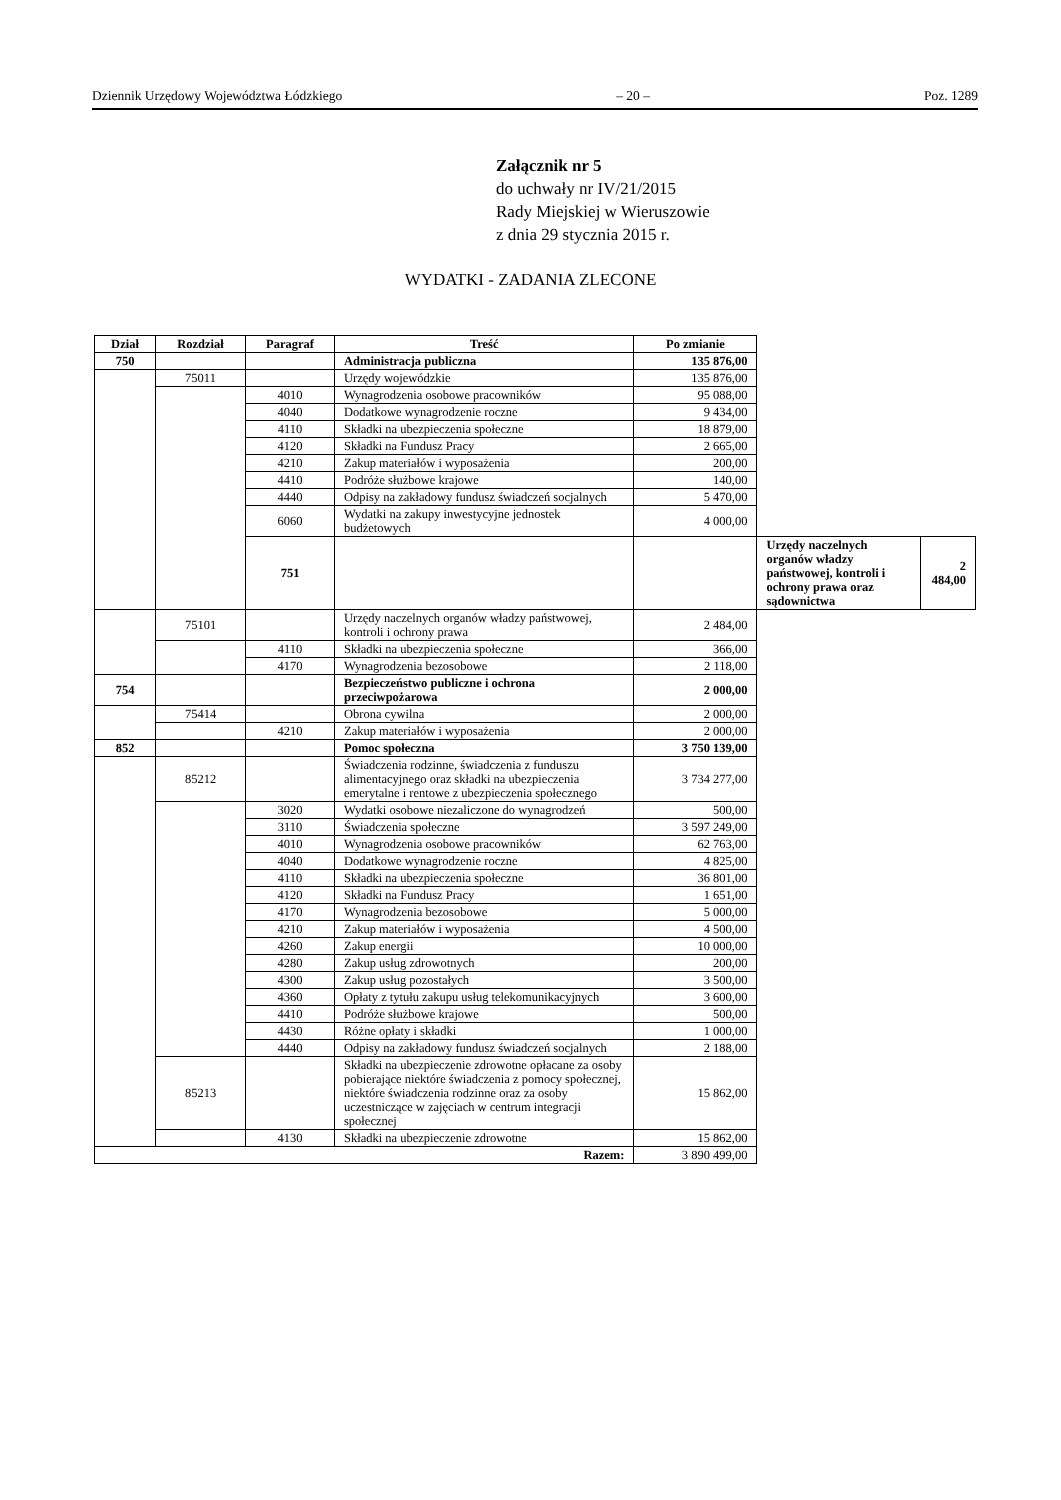Dziennik Urzędowy Województwa Łódzkiego – 20 – Poz. 1289
Załącznik nr 5
do uchwały nr IV/21/2015
Rady Miejskiej w Wieruszowie
z dnia 29 stycznia 2015 r.
WYDATKI - ZADANIA ZLECONE
| Dział | Rozdział | Paragraf | Treść | Po zmianie | | |
| --- | --- | --- | --- | --- | --- | --- |
| 750 | | | Administracja publiczna | 135 876,00 | | |
| | 75011 | | Urzędy wojewódzkie | 135 876,00 | | |
| | | 4010 | Wynagrodzenia osobowe pracowników | 95 088,00 | | |
| | | 4040 | Dodatkowe wynagrodzenie roczne | 9 434,00 | | |
| | | 4110 | Składki na ubezpieczenia społeczne | 18 879,00 | | |
| | | 4120 | Składki na Fundusz Pracy | 2 665,00 | | |
| | | 4210 | Zakup materiałów i wyposażenia | 200,00 | | |
| | | 4410 | Podróże służbowe krajowe | 140,00 | | |
| | | 4440 | Odpisy na zakładowy fundusz świadczeń socjalnych | 5 470,00 | | |
| | | 6060 | Wydatki na zakupy inwestycyjne jednostek budżetowych | 4 000,00 | | |
| | | 751 | | | Urzędy naczelnych organów władzy państwowej, kontroli i ochrony prawa oraz sądownictwa | 2 484,00 |
| | 75101 | | Urzędy naczelnych organów władzy państwowej, kontroli i ochrony prawa | 2 484,00 | | |
| | | 4110 | Składki na ubezpieczenia społeczne | 366,00 | | |
| | | 4170 | Wynagrodzenia bezosobowe | 2 118,00 | | |
| 754 | | | Bezpieczeństwo publiczne i ochrona przeciwpożarowa | 2 000,00 | | |
| | 75414 | | Obrona cywilna | 2 000,00 | | |
| | | 4210 | Zakup materiałów i wyposażenia | 2 000,00 | | |
| 852 | | | Pomoc społeczna | 3 750 139,00 | | |
| | 85212 | | Świadczenia rodzinne, świadczenia z funduszu alimentacyjnego oraz składki na ubezpieczenia emerytalne i rentowe z ubezpieczenia społecznego | 3 734 277,00 | | |
| | | 3020 | Wydatki osobowe niezaliczone do wynagrodzeń | 500,00 | | |
| | | 3110 | Świadczenia społeczne | 3 597 249,00 | | |
| | | 4010 | Wynagrodzenia osobowe pracowników | 62 763,00 | | |
| | | 4040 | Dodatkowe wynagrodzenie roczne | 4 825,00 | | |
| | | 4110 | Składki na ubezpieczenia społeczne | 36 801,00 | | |
| | | 4120 | Składki na Fundusz Pracy | 1 651,00 | | |
| | | 4170 | Wynagrodzenia bezosobowe | 5 000,00 | | |
| | | 4210 | Zakup materiałów i wyposażenia | 4 500,00 | | |
| | | 4260 | Zakup energii | 10 000,00 | | |
| | | 4280 | Zakup usług zdrowotnych | 200,00 | | |
| | | 4300 | Zakup usług pozostałych | 3 500,00 | | |
| | | 4360 | Opłaty z tytułu zakupu usług telekomunikacyjnych | 3 600,00 | | |
| | | 4410 | Podróże służbowe krajowe | 500,00 | | |
| | | 4430 | Różne opłaty i składki | 1 000,00 | | |
| | | 4440 | Odpisy na zakładowy fundusz świadczeń socjalnych | 2 188,00 | | |
| | 85213 | | Składki na ubezpieczenie zdrowotne opłacane za osoby pobierające niektóre świadczenia z pomocy społecznej, niektóre świadczenia rodzinne oraz za osoby uczestniczące w zajęciach w centrum integracji społecznej | 15 862,00 | | |
| | | 4130 | Składki na ubezpieczenie zdrowotne | 15 862,00 | | |
| Razem: | | | | 3 890 499,00 | | |